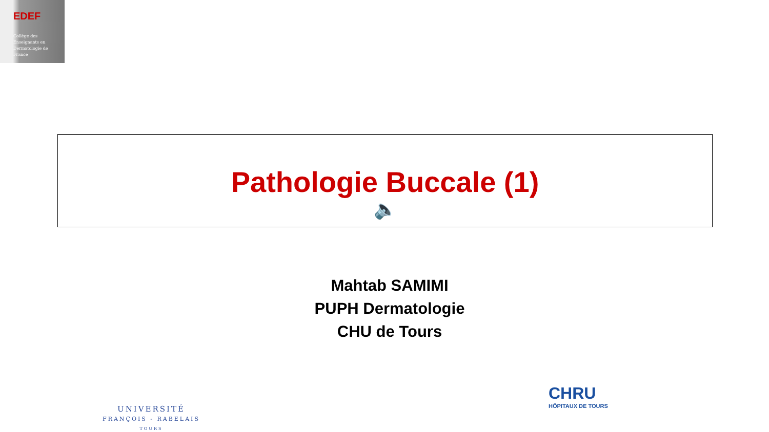EDEF
Collège des
Enseignants en
Dermatologie de
France
Pathologie Buccale (1)
🔈
Mahtab SAMIMI
PUPH Dermatologie
CHU de Tours
UNIVERSITÉ
FRANÇOIS - RABELAIS
TOURS
CHRU
HÔPITAUX DE TOURS